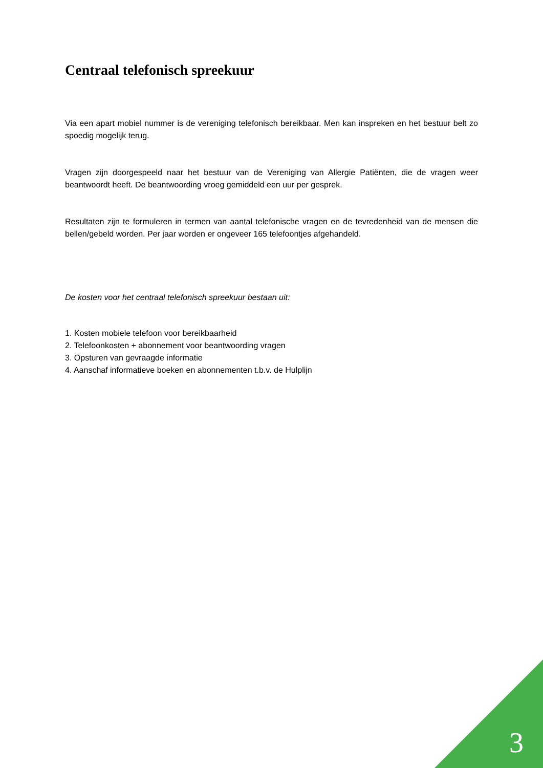Centraal telefonisch spreekuur
Via een apart mobiel nummer is de vereniging telefonisch bereikbaar. Men kan inspreken en het bestuur belt zo spoedig mogelijk terug.
Vragen zijn doorgespeeld naar het bestuur van de Vereniging van Allergie Patiënten, die de vragen weer beantwoordt heeft. De beantwoording vroeg gemiddeld een uur per gesprek.
Resultaten zijn te formuleren in termen van aantal telefonische vragen en de tevredenheid van de mensen die bellen/gebeld worden. Per jaar worden er ongeveer 165 telefoontjes afgehandeld.
De kosten voor het centraal telefonisch spreekuur bestaan uit:
1. Kosten mobiele telefoon voor bereikbaarheid
2. Telefoonkosten + abonnement voor beantwoording vragen
3. Opsturen van gevraagde informatie
4. Aanschaf informatieve boeken en abonnementen t.b.v. de Hulplijn
3